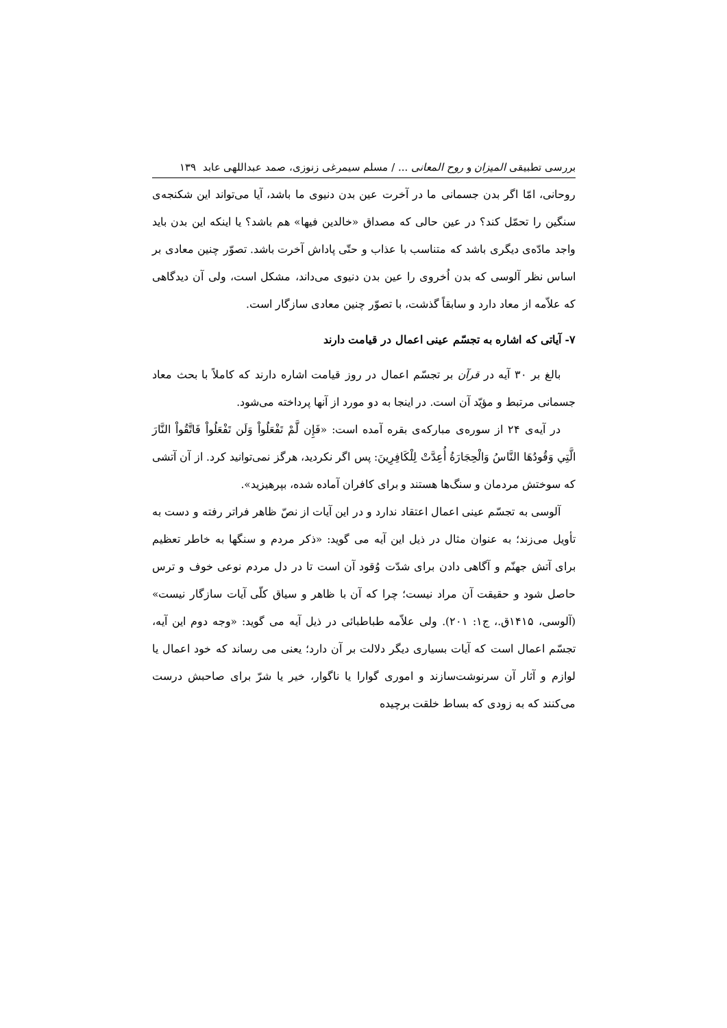بررسی تطبیقی المیزان و روح المعانی ... / مسلم سیمرغی زنوزی، صمد عبداللهی عابد ۱۳۹
روحانی، امّا اگر بدن جسمانی ما در آخرت عین بدن دنیوی ما باشد، آیا می‌تواند این شکنجه‌ی سنگین را تحمّل کند؟ در عین حالی که مصداق «خالدین فیها» هم باشد؟ یا اینکه این بدن باید واجد مادّه‌ی دیگری باشد که متناسب با عذاب و حتّی پاداش آخرت باشد. تصوّر چنین معادی بر اساس نظر آلوسی که بدن اُخروی را عین بدن دنیوی می‌داند، مشکل است، ولی آن دیدگاهی که علاّمه از معاد دارد و سابقاً گذشت، با تصوّر چنین معادی سازگار است.
۷- آیاتی که اشاره به تجسّم عینی اعمال در قیامت دارند
بالغ بر ۳۰ آیه در قرآن بر تجسّم اعمال در روز قیامت اشاره دارند که کاملاً با بحث معاد جسمانی مرتبط و مؤیّد آن است. در اینجا به دو مورد از آنها پرداخته می‌شود.
در آیه‌ی ۲۴ از سوره‌ی مبارکه‌ی بقره آمده است: «فَإِن لَّمْ تَفْعَلُواْ وَلَن تَفْعَلُواْ فَاتَّقُواْ النَّارَ الَّتِي وَقُودُهَا النَّاسُ وَالْحِجَارَةُ أُعِدَّتْ لِلْكَافِرِينَ: پس اگر نکردید، هرگز نمی‌توانید کرد. از آن آتشی که سوختش مردمان و سنگ‌ها هستند و برای کافران آماده شده، بپرهیزید».
آلوسی به تجسّم عینی اعمال اعتقاد ندارد و در این آیات از نصّ ظاهر فراتر رفته و دست به تأویل می‌زند؛ به عنوان مثال در ذیل این آیه می گوید: «ذکر مردم و سنگها به خاطر تعظیم برای آتش جهنّم و آگاهی دادن برای شدّت وُقود آن است تا در دل مردم نوعی خوف و ترس حاصل شود و حقیقت آن مراد نیست؛ چرا که آن با ظاهر و سیاق کلّی آیات سازگار نیست» (آلوسی، ۱۴۱۵ق.، ج۱: ۲۰۱). ولی علاّمه طباطبائی در ذیل آیه می گوید: «وجه دوم این آیه، تجسّم اعمال است که آیات بسیاری دیگر دلالت بر آن دارد؛ یعنی می رساند که خود اعمال یا لوازم و آثار آن سرنوشت‌سازند و اموری گوارا یا ناگوار، خیر یا شرّ برای صاحبش درست می‌کنند که به زودی که بساط خلقت برچیده